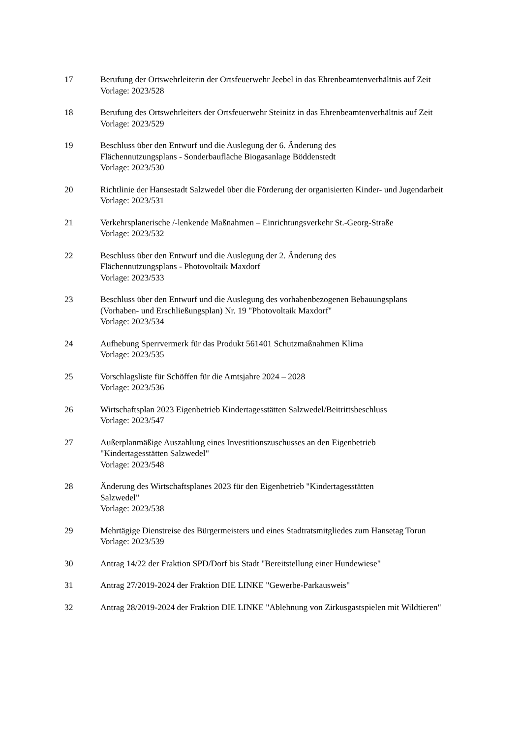17 Berufung der Ortswehrleiterin der Ortsfeuerwehr Jeebel in das Ehrenbeamtenverhältnis auf Zeit
Vorlage: 2023/528
18 Berufung des Ortswehrleiters der Ortsfeuerwehr Steinitz in das Ehrenbeamtenverhältnis auf Zeit
Vorlage: 2023/529
19 Beschluss über den Entwurf und die Auslegung der 6. Änderung des
Flächennutzungsplans - Sonderbaufläche Biogasanlage Böddenstedt
Vorlage: 2023/530
20 Richtlinie der Hansestadt Salzwedel über die Förderung der organisierten Kinder- und Jugendarbeit
Vorlage: 2023/531
21 Verkehrsplanerische /-lenkende Maßnahmen – Einrichtungsverkehr St.-Georg-Straße
Vorlage: 2023/532
22 Beschluss über den Entwurf und die Auslegung der 2. Änderung des
Flächennutzungsplans - Photovoltaik Maxdorf
Vorlage: 2023/533
23 Beschluss über den Entwurf und die Auslegung des vorhabenbezogenen Bebauungsplans (Vorhaben- und Erschließungsplan) Nr. 19 "Photovoltaik Maxdorf"
Vorlage: 2023/534
24 Aufhebung Sperrvermerk für das Produkt 561401 Schutzmaßnahmen Klima
Vorlage: 2023/535
25 Vorschlagsliste für Schöffen für die Amtsjahre 2024 – 2028
Vorlage: 2023/536
26 Wirtschaftsplan 2023 Eigenbetrieb Kindertagesstätten Salzwedel/Beitrittsbeschluss
Vorlage: 2023/547
27 Außerplanmäßige Auszahlung eines Investitionszuschusses an den Eigenbetrieb
"Kindertagesstätten Salzwedel"
Vorlage: 2023/548
28 Änderung des Wirtschaftsplanes 2023 für den Eigenbetrieb "Kindertagesstätten
Salzwedel"
Vorlage: 2023/538
29 Mehrtägige Dienstreise des Bürgermeisters und eines Stadtratsmitgliedes zum Hansetag Torun
Vorlage: 2023/539
30 Antrag 14/22 der Fraktion SPD/Dorf bis Stadt "Bereitstellung einer Hundewiese"
31 Antrag 27/2019-2024 der Fraktion DIE LINKE "Gewerbe-Parkausweis"
32 Antrag 28/2019-2024 der Fraktion DIE LINKE "Ablehnung von Zirkusgastspielen mit Wildtieren"